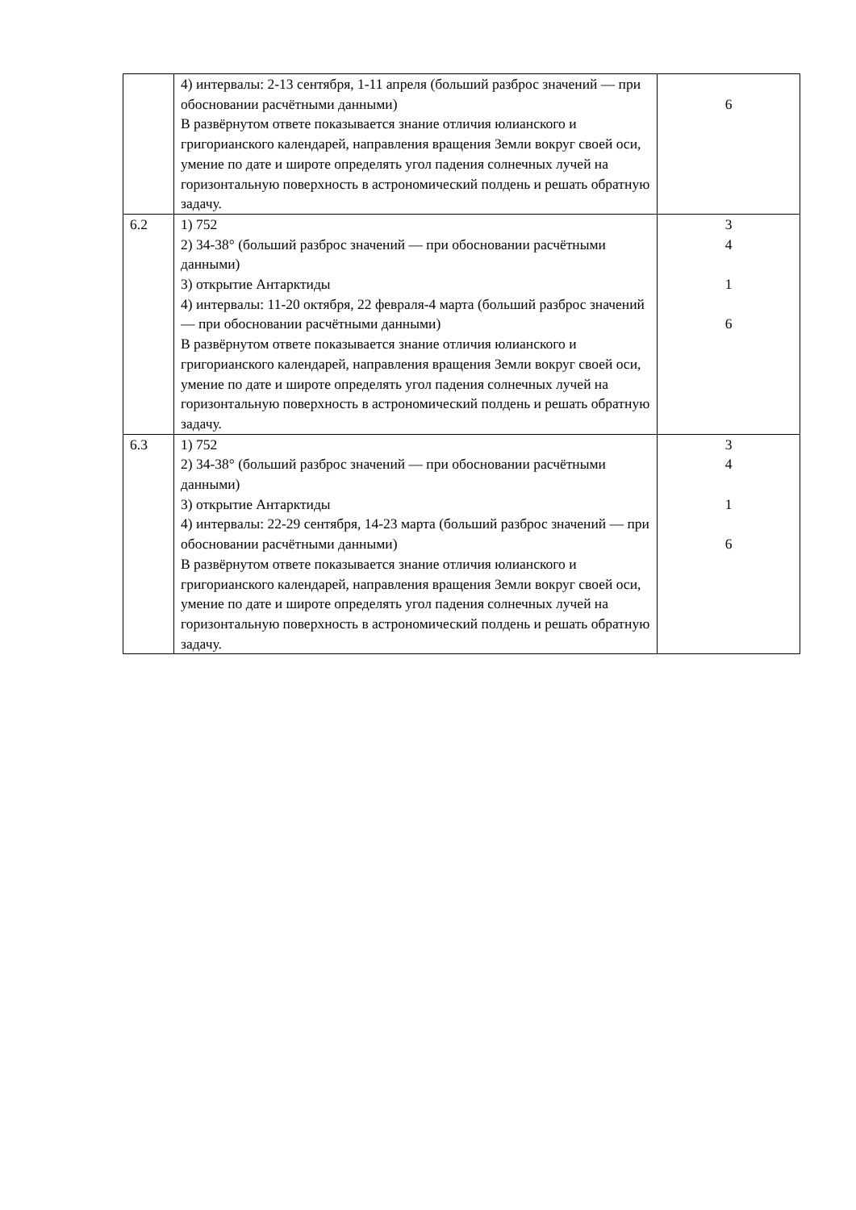| | 4) интервалы: 2-13 сентября, 1-11 апреля (больший разброс значений — при обосновании расчётными данными) В развёрнутом ответе показывается знание отличия юлианского и григорианского календарей, направления вращения Земли вокруг своей оси, умение по дате и широте определять угол падения солнечных лучей на горизонтальную поверхность в астрономический полдень и решать обратную задачу. | 6 |
| 6.2 | 1) 752 2) 34-38° (больший разброс значений — при обосновании расчётными данными) 3) открытие Антарктиды 4) интервалы: 11-20 октября, 22 февраля-4 марта (больший разброс значений — при обосновании расчётными данными) В развёрнутом ответе показывается знание отличия юлианского и григорианского календарей, направления вращения Земли вокруг своей оси, умение по дате и широте определять угол падения солнечных лучей на горизонтальную поверхность в астрономический полдень и решать обратную задачу. | 3 4 1 6 |
| 6.3 | 1) 752 2) 34-38° (больший разброс значений — при обосновании расчётными данными) 3) открытие Антарктиды 4) интервалы: 22-29 сентября, 14-23 марта (больший разброс значений — при обосновании расчётными данными) В развёрнутом ответе показывается знание отличия юлианского и григорианского календарей, направления вращения Земли вокруг своей оси, умение по дате и широте определять угол падения солнечных лучей на горизонтальную поверхность в астрономический полдень и решать обратную задачу. | 3 4 1 6 |